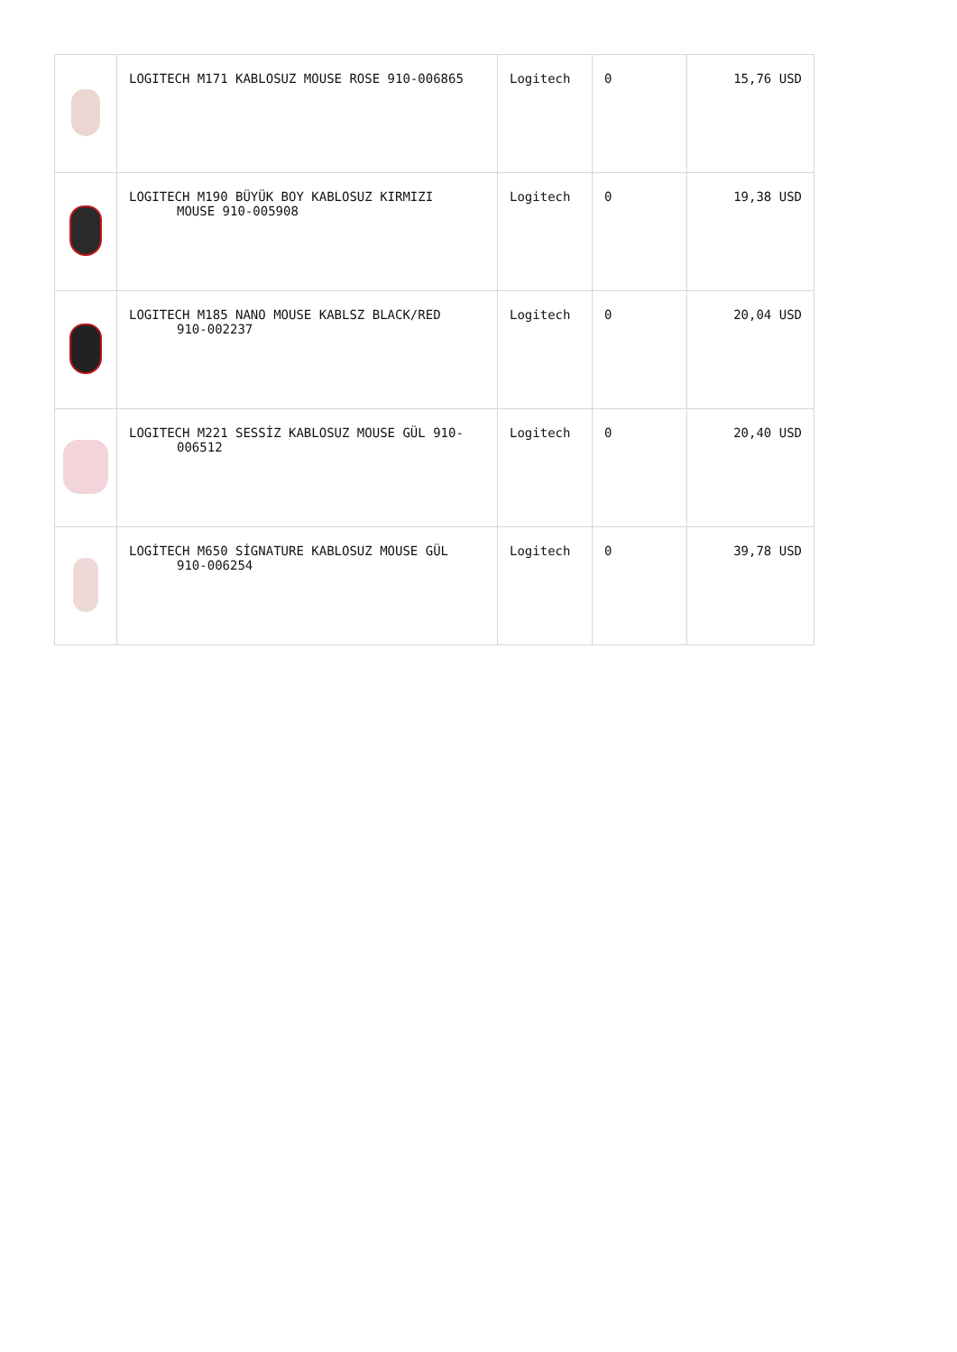| | LOGITECH M171 KABLOSUZ MOUSE ROSE 910-006865 | Logitech | 0 | 15,76 USD |
| | LOGITECH M190 BÜYÜK BOY KABLOSUZ KIRMIZI MOUSE 910-005908 | Logitech | 0 | 19,38 USD |
| | LOGITECH M185 NANO MOUSE KABLSZ BLACK/RED 910-002237 | Logitech | 0 | 20,04 USD |
| | LOGITECH M221 SESSİZ KABLOSUZ MOUSE GÜL 910- 006512 | Logitech | 0 | 20,40 USD |
| | LOGİTECH M650 SİGNATURE KABLOSUZ MOUSE GÜL 910-006254 | Logitech | 0 | 39,78 USD |